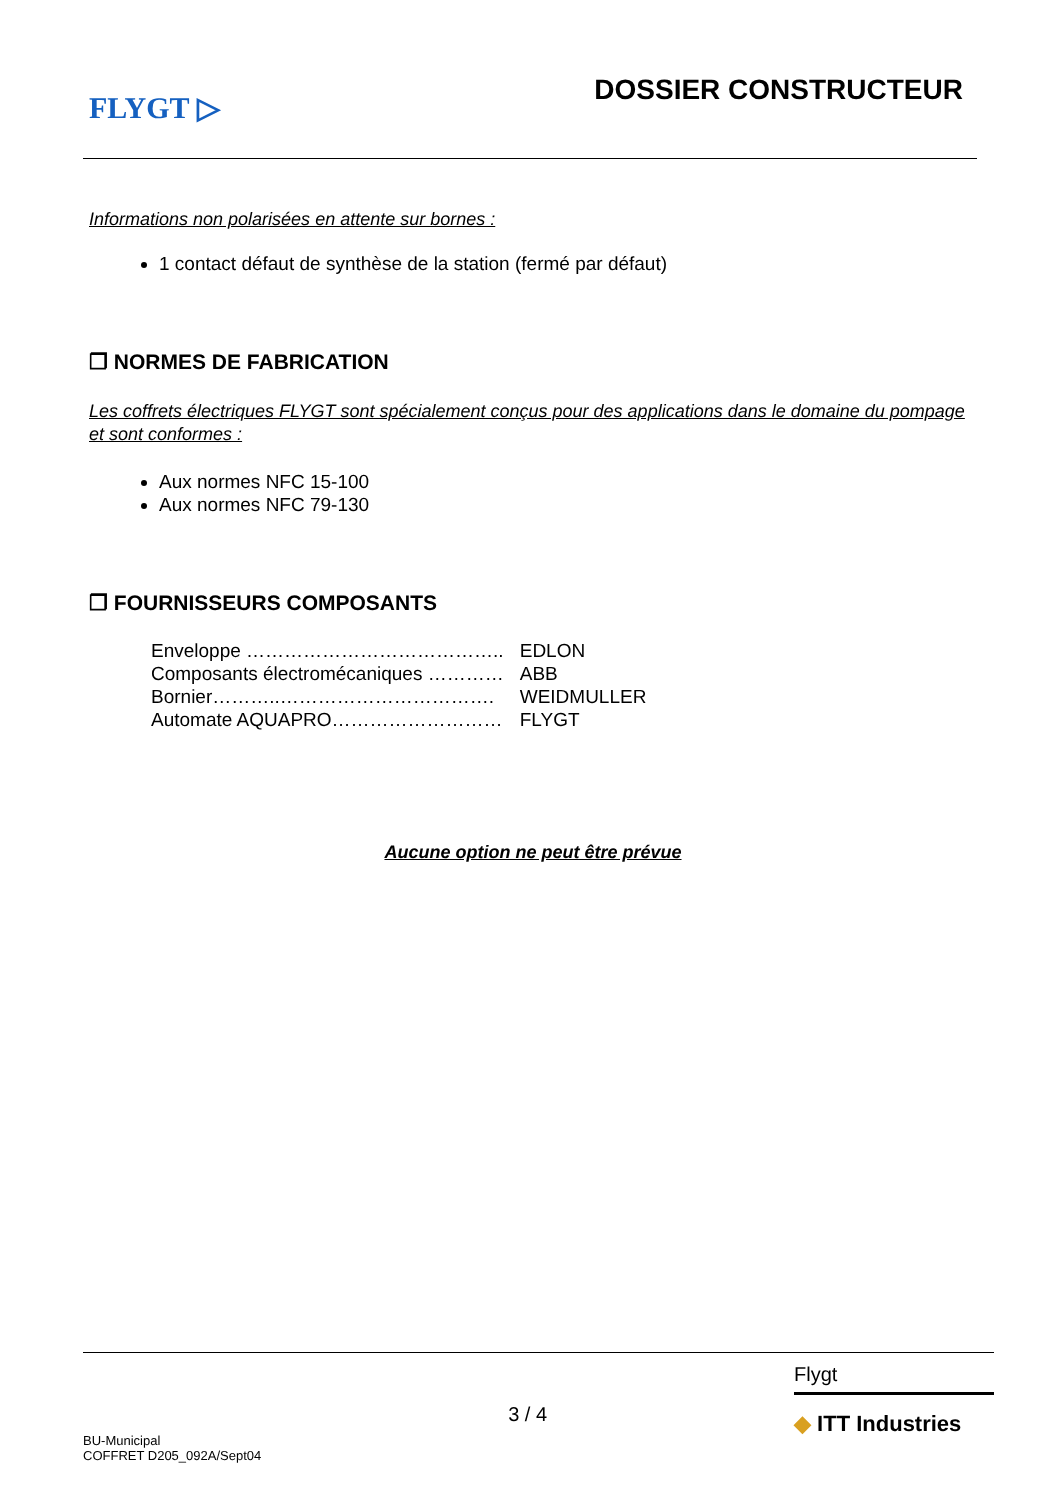FLYGT ▷
DOSSIER CONSTRUCTEUR
Informations non polarisées en attente sur bornes :
1 contact défaut de synthèse de la station (fermé par défaut)
❐ NORMES DE FABRICATION
Les coffrets électriques FLYGT sont spécialement conçus pour des applications dans le domaine du pompage et sont conformes :
Aux normes NFC 15-100
Aux normes NFC 79-130
❐ FOURNISSEURS COMPOSANTS
| Enveloppe ………………………………….. | EDLON |
| Composants électromécaniques ………… | ABB |
| Bornier………..……………………………. | WEIDMULLER |
| Automate AQUAPRO……………………… | FLYGT |
Aucune option ne peut être prévue
BU-Municipal
COFFRET D205_092A/Sept04
3 / 4
Flygt
◆ ITT Industries